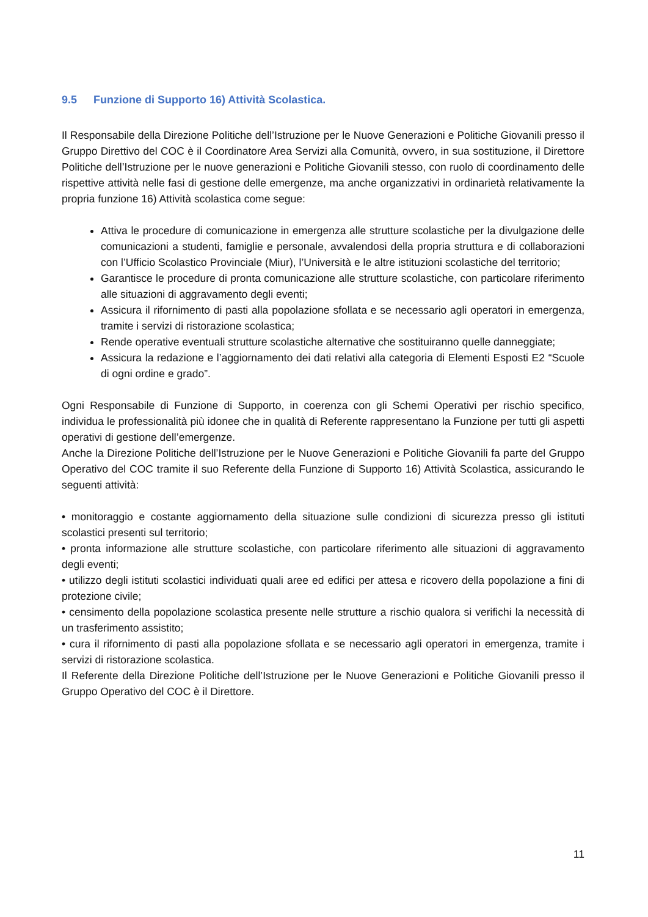9.5 Funzione di Supporto 16) Attività Scolastica.
Il Responsabile della Direzione Politiche dell’Istruzione per le Nuove Generazioni e Politiche Giovanili presso il Gruppo Direttivo del COC è il Coordinatore Area Servizi alla Comunità, ovvero, in sua sostituzione, il Direttore Politiche dell’Istruzione per le nuove generazioni e Politiche Giovanili stesso, con ruolo di coordinamento delle rispettive attività nelle fasi di gestione delle emergenze, ma anche organizzativi in ordinarietà relativamente la propria funzione 16) Attività scolastica come segue:
Attiva le procedure di comunicazione in emergenza alle strutture scolastiche per la divulgazione delle comunicazioni a studenti, famiglie e personale, avvalendosi della propria struttura e di collaborazioni con l’Ufficio Scolastico Provinciale (Miur), l’Università e le altre istituzioni scolastiche del territorio;
Garantisce le procedure di pronta comunicazione alle strutture scolastiche, con particolare riferimento alle situazioni di aggravamento degli eventi;
Assicura il rifornimento di pasti alla popolazione sfollata e se necessario agli operatori in emergenza, tramite i servizi di ristorazione scolastica;
Rende operative eventuali strutture scolastiche alternative che sostituiranno quelle danneggiate;
Assicura la redazione e l’aggiornamento dei dati relativi alla categoria di Elementi Esposti E2 “Scuole di ogni ordine e grado”.
Ogni Responsabile di Funzione di Supporto, in coerenza con gli Schemi Operativi per rischio specifico, individua le professionalità più idonee che in qualità di Referente rappresentano la Funzione per tutti gli aspetti operativi di gestione dell’emergenze.
Anche la Direzione Politiche dell’Istruzione per le Nuove Generazioni e Politiche Giovanili fa parte del Gruppo Operativo del COC tramite il suo Referente della Funzione di Supporto 16) Attività Scolastica, assicurando le seguenti attività:
• monitoraggio e costante aggiornamento della situazione sulle condizioni di sicurezza presso gli istituti scolastici presenti sul territorio;
• pronta informazione alle strutture scolastiche, con particolare riferimento alle situazioni di aggravamento degli eventi;
• utilizzo degli istituti scolastici individuati quali aree ed edifici per attesa e ricovero della popolazione a fini di protezione civile;
• censimento della popolazione scolastica presente nelle strutture a rischio qualora si verifichi la necessità di un trasferimento assistito;
• cura il rifornimento di pasti alla popolazione sfollata e se necessario agli operatori in emergenza, tramite i servizi di ristorazione scolastica.
Il Referente della Direzione Politiche dell’Istruzione per le Nuove Generazioni e Politiche Giovanili presso il Gruppo Operativo del COC è il Direttore.
11